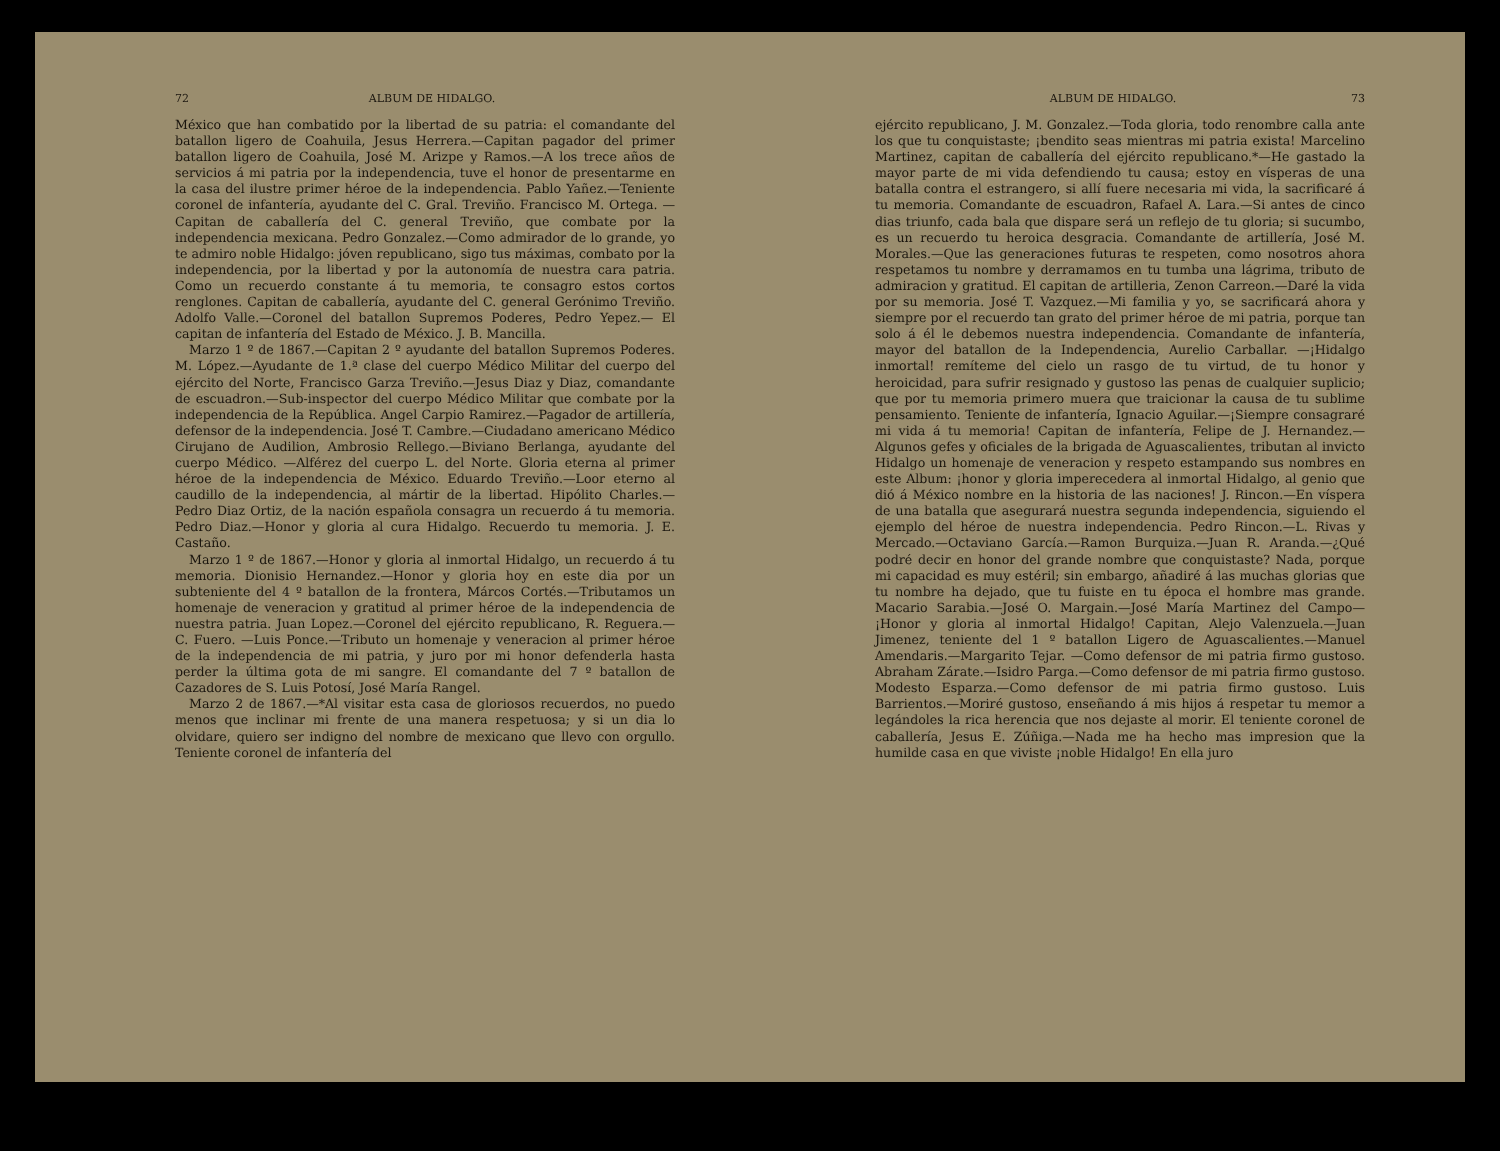72 ALBUM DE HIDALGO.
México que han combatido por la libertad de su patria: el comandante del batallon ligero de Coahuila, Jesus Herrera.—Capitan pagador del primer batallon ligero de Coahuila, José M. Arizpe y Ramos.—A los trece años de servicios á mi patria por la independencia, tuve el honor de presentarme en la casa del ilustre primer héroe de la independencia. Pablo Yañez.—Teniente coronel de infantería, ayudante del C. Gral. Treviño. Francisco M. Ortega. —Capitan de caballería del C. general Treviño, que combate por la independencia mexicana. Pedro Gonzalez.—Como admirador de lo grande, yo te admiro noble Hidalgo: jóven republicano, sigo tus máximas, combato por la independencia, por la libertad y por la autonomía de nuestra cara patria. Como un recuerdo constante á tu memoria, te consagro estos cortos renglones. Capitan de caballería, ayudante del C. general Gerónimo Treviño. Adolfo Valle.—Coronel del batallon Supremos Poderes, Pedro Yepez.— El capitan de infantería del Estado de México. J. B. Mancilla.
Marzo 1 º de 1867.—Capitan 2 º ayudante del batallon Supremos Poderes. M. López.—Ayudante de 1.ª clase del cuerpo Médico Militar del cuerpo del ejército del Norte, Francisco Garza Treviño.—Jesus Diaz y Diaz, comandante de escuadron.—Sub-inspector del cuerpo Médico Militar que combate por la independencia de la República. Angel Carpio Ramirez.—Pagador de artillería, defensor de la independencia. José T. Cambre.—Ciudadano americano Médico Cirujano de Audilion, Ambrosio Rellego.—Biviano Berlanga, ayudante del cuerpo Médico. —Alférez del cuerpo L. del Norte. Gloria eterna al primer héroe de la independencia de México. Eduardo Treviño.—Loor eterno al caudillo de la independencia, al mártir de la libertad. Hipólito Charles.—Pedro Diaz Ortiz, de la nación española consagra un recuerdo á tu memoria. Pedro Diaz.—Honor y gloria al cura Hidalgo. Recuerdo tu memoria. J. E. Castaño.
Marzo 1 º de 1867.—Honor y gloria al inmortal Hidalgo, un recuerdo á tu memoria. Dionisio Hernandez.—Honor y gloria hoy en este dia por un subteniente del 4 º batallon de la frontera, Márcos Cortés.—Tributamos un homenaje de veneracion y gratitud al primer héroe de la independencia de nuestra patria. Juan Lopez.—Coronel del ejército republicano, R. Reguera.—C. Fuero. —Luis Ponce.—Tributo un homenaje y veneracion al primer héroe de la independencia de mi patria, y juro por mi honor defenderla hasta perder la última gota de mi sangre. El comandante del 7 º batallon de Cazadores de S. Luis Potosí, José María Rangel.
Marzo 2 de 1867.—*Al visitar esta casa de gloriosos recuerdos, no puedo menos que inclinar mi frente de una manera respetuosa; y si un dia lo olvidare, quiero ser indigno del nombre de mexicano que llevo con orgullo. Teniente coronel de infantería del
ALBUM DE HIDALGO. 73
ejército republicano, J. M. Gonzalez.—Toda gloria, todo renombre calla ante los que tu conquistaste; ¡bendito seas mientras mi patria exista! Marcelino Martinez, capitan de caballería del ejército republicano.*—He gastado la mayor parte de mi vida defendiendo tu causa; estoy en vísperas de una batalla contra el estrangero, si allí fuere necesaria mi vida, la sacrificaré á tu memoria. Comandante de escuadron, Rafael A. Lara.—Si antes de cinco dias triunfo, cada bala que dispare será un reflejo de tu gloria; si sucumbo, es un recuerdo tu heroica desgracia. Comandante de artillería, José M. Morales.—Que las generaciones futuras te respeten, como nosotros ahora respetamos tu nombre y derramamos en tu tumba una lágrima, tributo de admiracion y gratitud. El capitan de artilleria, Zenon Carreon.—Daré la vida por su memoria. José T. Vazquez.—Mi familia y yo, se sacrificará ahora y siempre por el recuerdo tan grato del primer héroe de mi patria, porque tan solo á él le debemos nuestra independencia. Comandante de infantería, mayor del batallon de la Independencia, Aurelio Carballar. —¡Hidalgo inmortal! remíteme del cielo un rasgo de tu virtud, de tu honor y heroicidad, para sufrir resignado y gustoso las penas de cualquier suplicio; que por tu memoria primero muera que traicionar la causa de tu sublime pensamiento. Teniente de infantería, Ignacio Aguilar.—¡Siempre consagraré mi vida á tu memoria! Capitan de infantería, Felipe de J. Hernandez.—Algunos gefes y oficiales de la brigada de Aguascalientes, tributan al invicto Hidalgo un homenaje de veneracion y respeto estampando sus nombres en este Album: ¡honor y gloria imperecedera al inmortal Hidalgo, al genio que dió á México nombre en la historia de las naciones! J. Rincon.—En víspera de una batalla que asegurará nuestra segunda independencia, siguiendo el ejemplo del héroe de nuestra independencia. Pedro Rincon.—L. Rivas y Mercado.—Octaviano García.—Ramon Burquiza.—Juan R. Aranda.—¿Qué podré decir en honor del grande nombre que conquistaste? Nada, porque mi capacidad es muy estéril; sin embargo, añadiré á las muchas glorias que tu nombre ha dejado, que tu fuiste en tu época el hombre mas grande. Macario Sarabia.—José O. Margain.—José María Martinez del Campo—¡Honor y gloria al inmortal Hidalgo! Capitan, Alejo Valenzuela.—Juan Jimenez, teniente del 1 º batallon Ligero de Aguascalientes.—Manuel Amendaris.—Margarito Tejar. —Como defensor de mi patria firmo gustoso. Abraham Zárate.—Isidro Parga.—Como defensor de mi patria firmo gustoso. Modesto Esparza.—Como defensor de mi patria firmo gustoso. Luis Barrientos.—Moriré gustoso, enseñando á mis hijos á respetar tu memor a legándoles la rica herencia que nos dejaste al morir. El teniente coronel de caballería, Jesus E. Zúñiga.—Nada me ha hecho mas impresion que la humilde casa en que viviste ¡noble Hidalgo! En ella juro